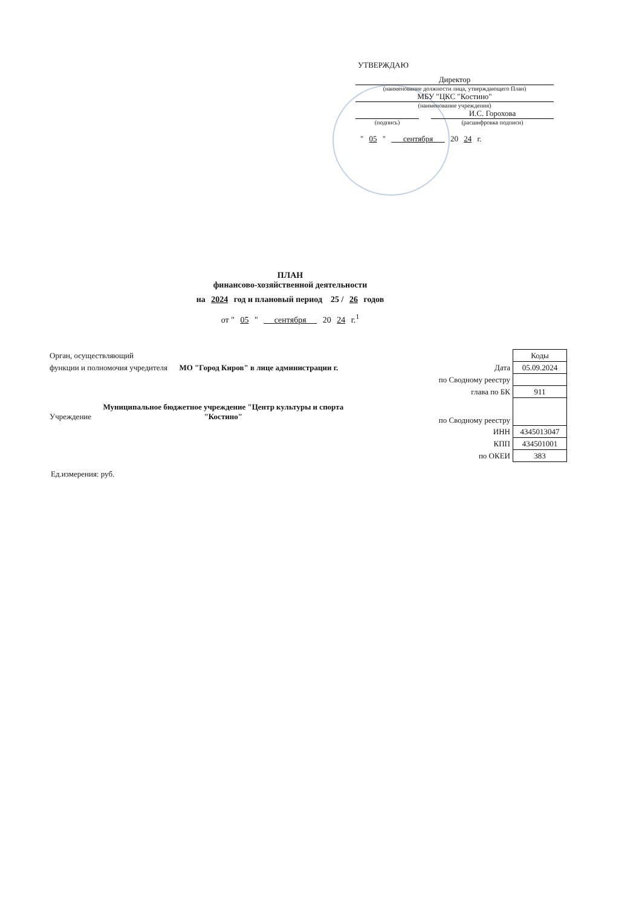УТВЕРЖДАЮ
Директор
(наименование должности лица, утверждающего План)
МБУ "ЦКС "Костино"
(наименование учреждения)
И.С. Горохова
(подпись) (расшифровка подписи)
" 05 " сентября 20 24 г.
ПЛАН
финансово-хозяйственной деятельности
на 2024 год и плановый период 25 / 26 годов
от " 05 " сентября 20 24 г.<sup>1</sup>
| Орган, осуществляющий | | Коды |
| функции и полномочия учредителя МО "Город Киров" в лице администрации г. | Дата | 05.09.2024 |
| | по Сводному реестру | |
| | глава по БК | 911 |
| Учреждение Муниципальное бюджетное учреждение "Центр культуры и спорта "Костино" | по Сводному реестру | |
| | ИНН | 4345013047 |
| | КПП | 434501001 |
| | по ОКЕИ | 383 |
Ед.измерения: руб.